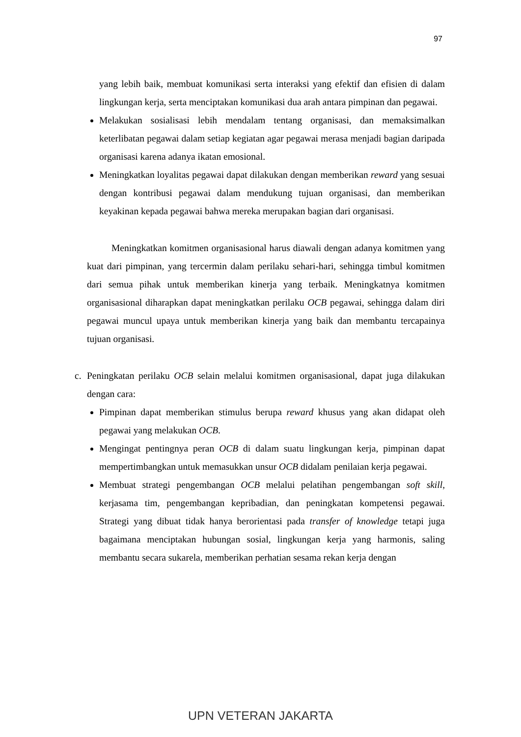97
yang lebih baik, membuat komunikasi serta interaksi yang efektif dan efisien di dalam lingkungan kerja, serta menciptakan komunikasi dua arah antara pimpinan dan pegawai.
Melakukan sosialisasi lebih mendalam tentang organisasi, dan memaksimalkan keterlibatan pegawai dalam setiap kegiatan agar pegawai merasa menjadi bagian daripada organisasi karena adanya ikatan emosional.
Meningkatkan loyalitas pegawai dapat dilakukan dengan memberikan reward yang sesuai dengan kontribusi pegawai dalam mendukung tujuan organisasi, dan memberikan keyakinan kepada pegawai bahwa mereka merupakan bagian dari organisasi.
Meningkatkan komitmen organisasional harus diawali dengan adanya komitmen yang kuat dari pimpinan, yang tercermin dalam perilaku sehari-hari, sehingga timbul komitmen dari semua pihak untuk memberikan kinerja yang terbaik. Meningkatnya komitmen organisasional diharapkan dapat meningkatkan perilaku OCB pegawai, sehingga dalam diri pegawai muncul upaya untuk memberikan kinerja yang baik dan membantu tercapainya tujuan organisasi.
c. Peningkatan perilaku OCB selain melalui komitmen organisasional, dapat juga dilakukan dengan cara:
Pimpinan dapat memberikan stimulus berupa reward khusus yang akan didapat oleh pegawai yang melakukan OCB.
Mengingat pentingnya peran OCB di dalam suatu lingkungan kerja, pimpinan dapat mempertimbangkan untuk memasukkan unsur OCB didalam penilaian kerja pegawai.
Membuat strategi pengembangan OCB melalui pelatihan pengembangan soft skill, kerjasama tim, pengembangan kepribadian, dan peningkatan kompetensi pegawai. Strategi yang dibuat tidak hanya berorientasi pada transfer of knowledge tetapi juga bagaimana menciptakan hubungan sosial, lingkungan kerja yang harmonis, saling membantu secara sukarela, memberikan perhatian sesama rekan kerja dengan
UPN VETERAN JAKARTA